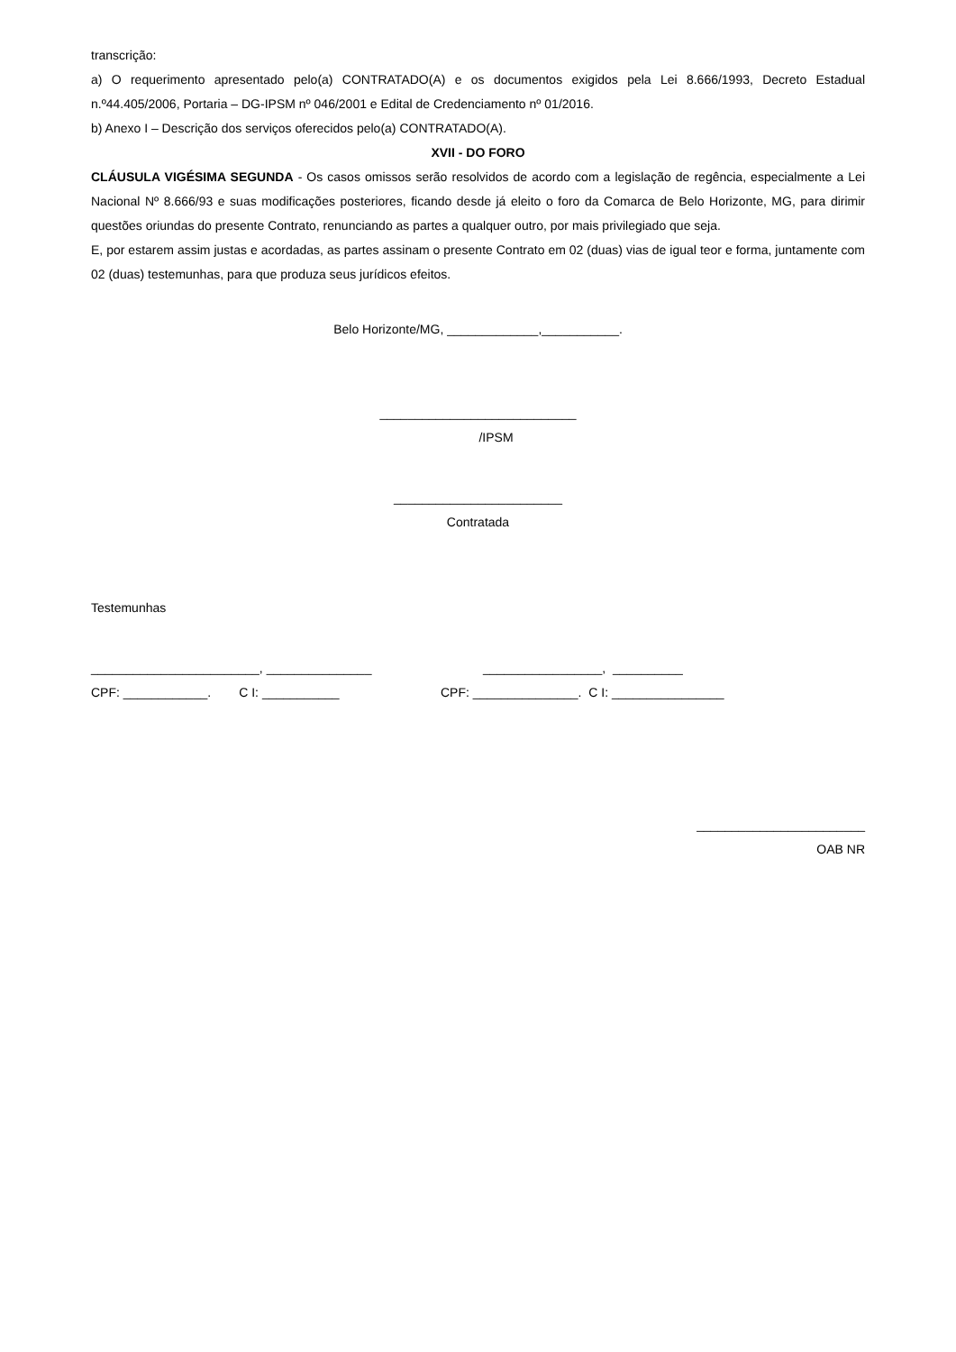transcrição:
a) O requerimento apresentado pelo(a) CONTRATADO(A) e os documentos exigidos pela Lei 8.666/1993, Decreto Estadual n.º44.405/2006, Portaria – DG-IPSM nº 046/2001 e Edital de Credenciamento nº 01/2016.
b) Anexo I – Descrição dos serviços oferecidos pelo(a) CONTRATADO(A).
XVII - DO FORO
CLÁUSULA VIGÉSIMA SEGUNDA - Os casos omissos serão resolvidos de acordo com a legislação de regência, especialmente a Lei Nacional Nº 8.666/93 e suas modificações posteriores, ficando desde já eleito o foro da Comarca de Belo Horizonte, MG, para dirimir questões oriundas do presente Contrato, renunciando as partes a qualquer outro, por mais privilegiado que seja.
E, por estarem assim justas e acordadas, as partes assinam o presente Contrato em 02 (duas) vias de igual teor e forma, juntamente com 02 (duas) testemunhas, para que produza seus jurídicos efeitos.
Belo Horizonte/MG, _____________,___________.
____________________________
/IPSM
________________________
Contratada
Testemunhas
________________________, _______________ _________________, __________
CPF: ____________. C I: ___________ CPF: _______________. C I: ________________
________________________
OAB NR